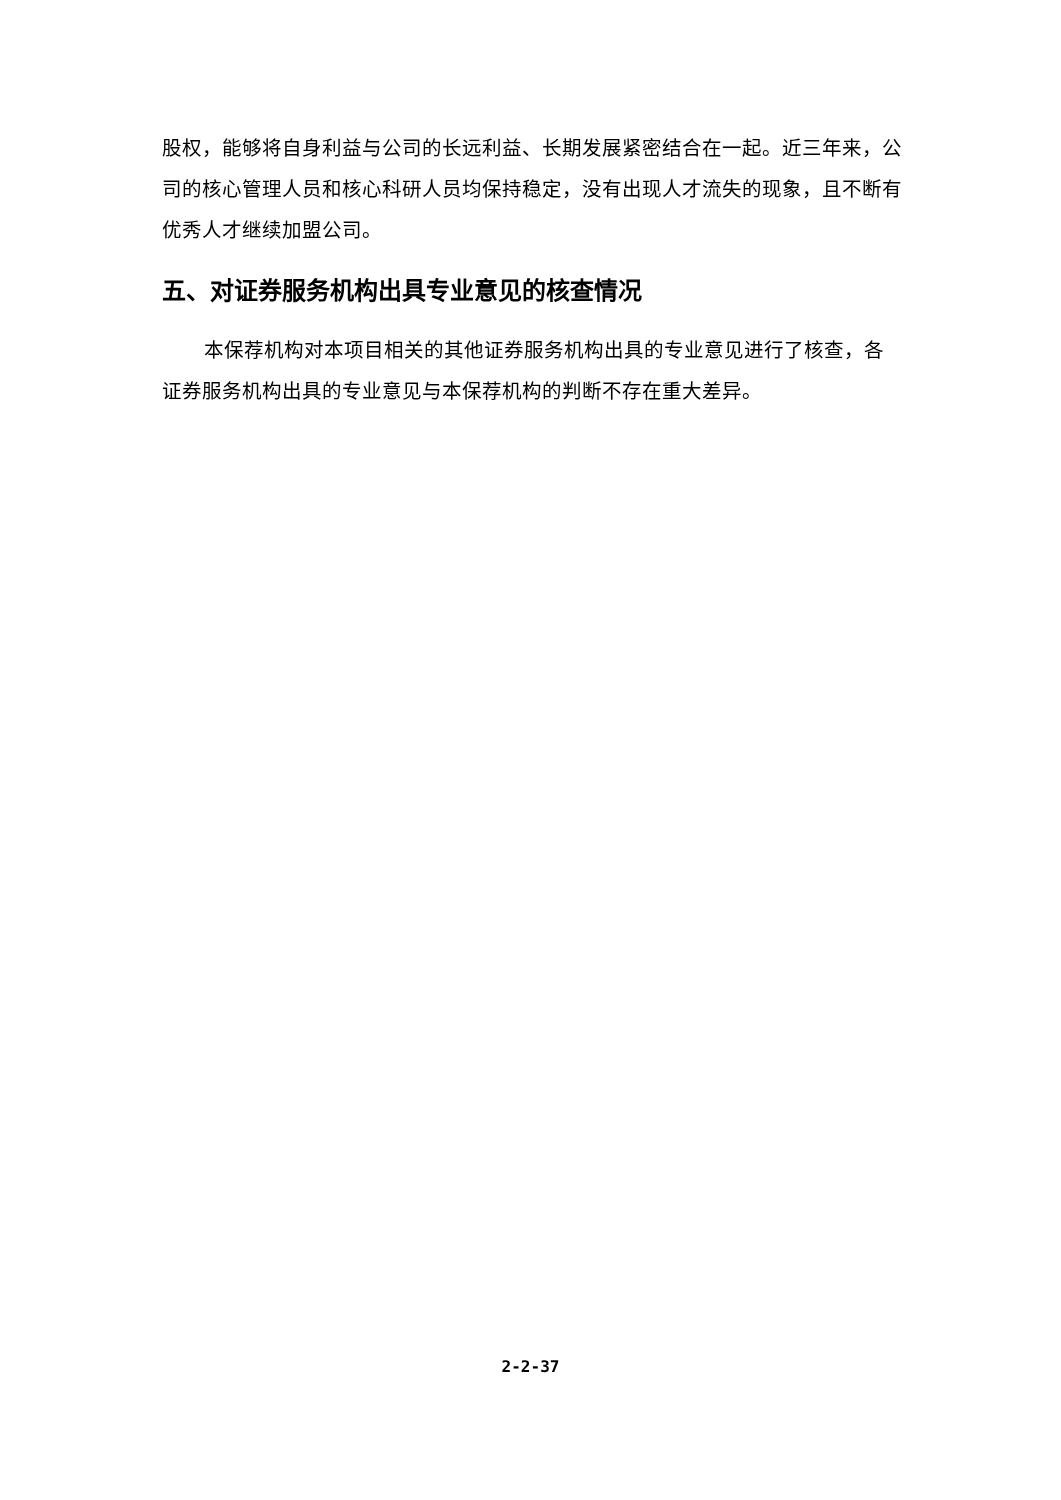股权，能够将自身利益与公司的长远利益、长期发展紧密结合在一起。近三年来，公司的核心管理人员和核心科研人员均保持稳定，没有出现人才流失的现象，且不断有优秀人才继续加盟公司。
五、对证券服务机构出具专业意见的核查情况
本保荐机构对本项目相关的其他证券服务机构出具的专业意见进行了核查，各证券服务机构出具的专业意见与本保荐机构的判断不存在重大差异。
2-2-37